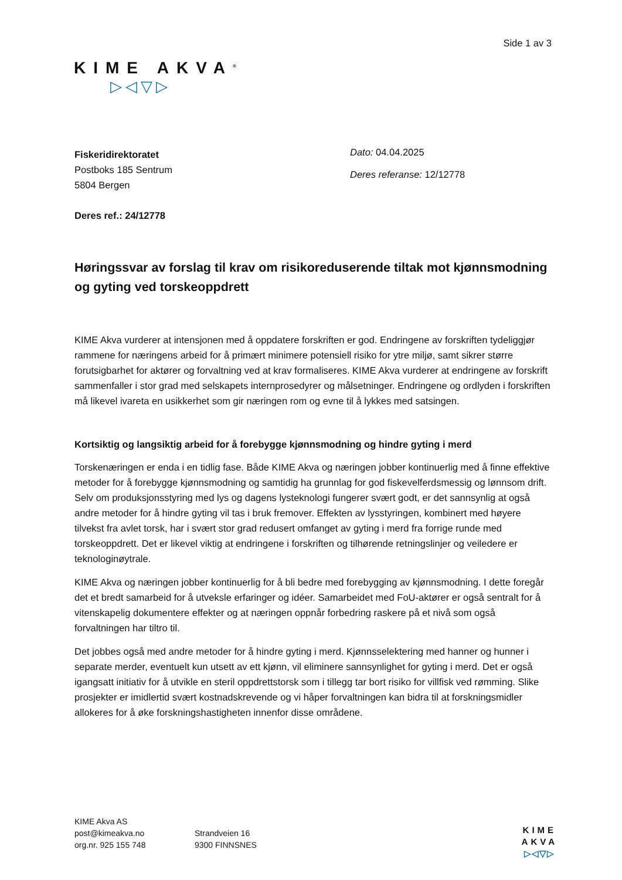Side 1 av 3
KIME AKVA<sup>®</sup>
▷◁▽▷
Fiskeridirektoratet
Postboks 185 Sentrum
5804 Bergen
Deres ref.: 24/12778
Dato: 04.04.2025
Deres referanse: 12/12778
Høringssvar av forslag til krav om risikoreduserende tiltak mot kjønnsmodning og gyting ved torskeoppdrett
KIME Akva vurderer at intensjonen med å oppdatere forskriften er god. Endringene av forskriften tydeliggjør rammene for næringens arbeid for å primært minimere potensiell risiko for ytre miljø, samt sikrer større forutsigbarhet for aktører og forvaltning ved at krav formaliseres. KIME Akva vurderer at endringene av forskrift sammenfaller i stor grad med selskapets internprosedyrer og målsetninger. Endringene og ordlyden i forskriften må likevel ivareta en usikkerhet som gir næringen rom og evne til å lykkes med satsingen.
Kortsiktig og langsiktig arbeid for å forebygge kjønnsmodning og hindre gyting i merd
Torskenæringen er enda i en tidlig fase. Både KIME Akva og næringen jobber kontinuerlig med å finne effektive metoder for å forebygge kjønnsmodning og samtidig ha grunnlag for god fiskevelferdsmessig og lønnsom drift. Selv om produksjonsstyring med lys og dagens lysteknologi fungerer svært godt, er det sannsynlig at også andre metoder for å hindre gyting vil tas i bruk fremover. Effekten av lysstyringen, kombinert med høyere tilvekst fra avlet torsk, har i svært stor grad redusert omfanget av gyting i merd fra forrige runde med torskeoppdrett. Det er likevel viktig at endringene i forskriften og tilhørende retningslinjer og veiledere er teknologinøytrale.
KIME Akva og næringen jobber kontinuerlig for å bli bedre med forebygging av kjønnsmodning. I dette foregår det et bredt samarbeid for å utveksle erfaringer og idéer. Samarbeidet med FoU-aktører er også sentralt for å vitenskapelig dokumentere effekter og at næringen oppnår forbedring raskere på et nivå som også forvaltningen har tiltro til.
Det jobbes også med andre metoder for å hindre gyting i merd. Kjønnsselektering med hanner og hunner i separate merder, eventuelt kun utsett av ett kjønn, vil eliminere sannsynlighet for gyting i merd. Det er også igangsatt initiativ for å utvikle en steril oppdrettstorsk som i tillegg tar bort risiko for villfisk ved rømming. Slike prosjekter er imidlertid svært kostnadskrevende og vi håper forvaltningen kan bidra til at forskningsmidler allokeres for å øke forskningshastigheten innenfor disse områdene.
KIME Akva AS
post@kimeakva.no
org.nr. 925 155 748
Strandveien 16
9300 FINNSNES
KIME
AKVA
▷◁▽▷